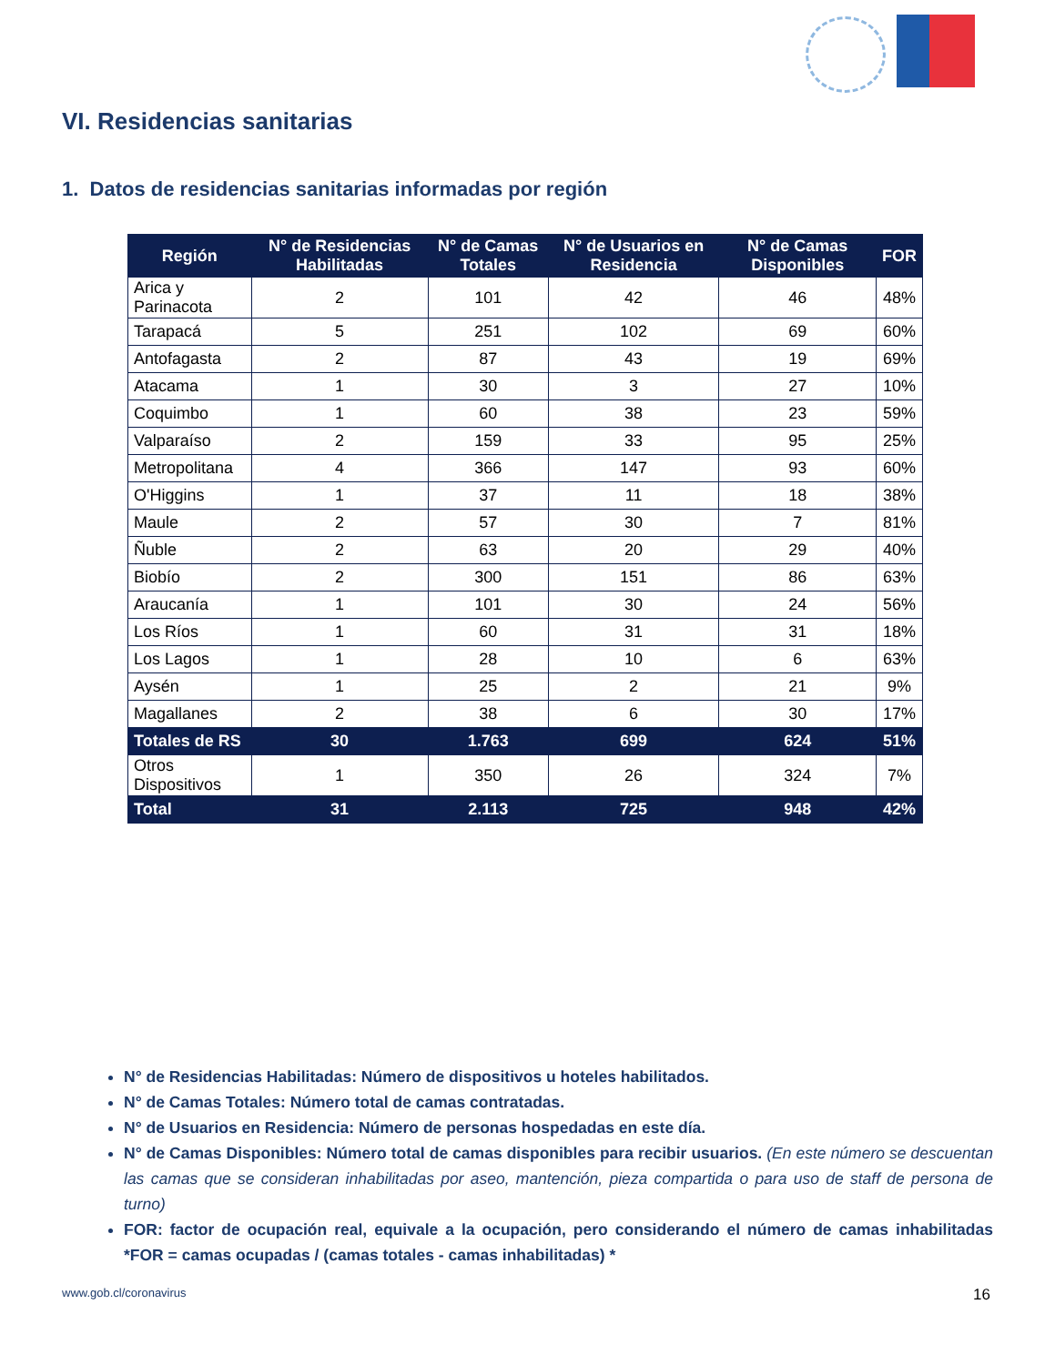VI. Residencias sanitarias
1. Datos de residencias sanitarias informadas por región
| Región | N° de Residencias Habilitadas | N° de Camas Totales | N° de Usuarios en Residencia | N° de Camas Disponibles | FOR |
| --- | --- | --- | --- | --- | --- |
| Arica y Parinacota | 2 | 101 | 42 | 46 | 48% |
| Tarapacá | 5 | 251 | 102 | 69 | 60% |
| Antofagasta | 2 | 87 | 43 | 19 | 69% |
| Atacama | 1 | 30 | 3 | 27 | 10% |
| Coquimbo | 1 | 60 | 38 | 23 | 59% |
| Valparaíso | 2 | 159 | 33 | 95 | 25% |
| Metropolitana | 4 | 366 | 147 | 93 | 60% |
| O'Higgins | 1 | 37 | 11 | 18 | 38% |
| Maule | 2 | 57 | 30 | 7 | 81% |
| Ñuble | 2 | 63 | 20 | 29 | 40% |
| Biobío | 2 | 300 | 151 | 86 | 63% |
| Araucanía | 1 | 101 | 30 | 24 | 56% |
| Los Ríos | 1 | 60 | 31 | 31 | 18% |
| Los Lagos | 1 | 28 | 10 | 6 | 63% |
| Aysén | 1 | 25 | 2 | 21 | 9% |
| Magallanes | 2 | 38 | 6 | 30 | 17% |
| Totales de RS | 30 | 1.763 | 699 | 624 | 51% |
| Otros Dispositivos | 1 | 350 | 26 | 324 | 7% |
| Total | 31 | 2.113 | 725 | 948 | 42% |
N° de Residencias Habilitadas: Número de dispositivos u hoteles habilitados.
N° de Camas Totales: Número total de camas contratadas.
N° de Usuarios en Residencia: Número de personas hospedadas en este día.
N° de Camas Disponibles: Número total de camas disponibles para recibir usuarios. (En este número se descuentan las camas que se consideran inhabilitadas por aseo, mantención, pieza compartida o para uso de staff de persona de turno)
FOR: factor de ocupación real, equivale a la ocupación, pero considerando el número de camas inhabilitadas *FOR = camas ocupadas / (camas totales - camas inhabilitadas) *
www.gob.cl/coronavirus 16